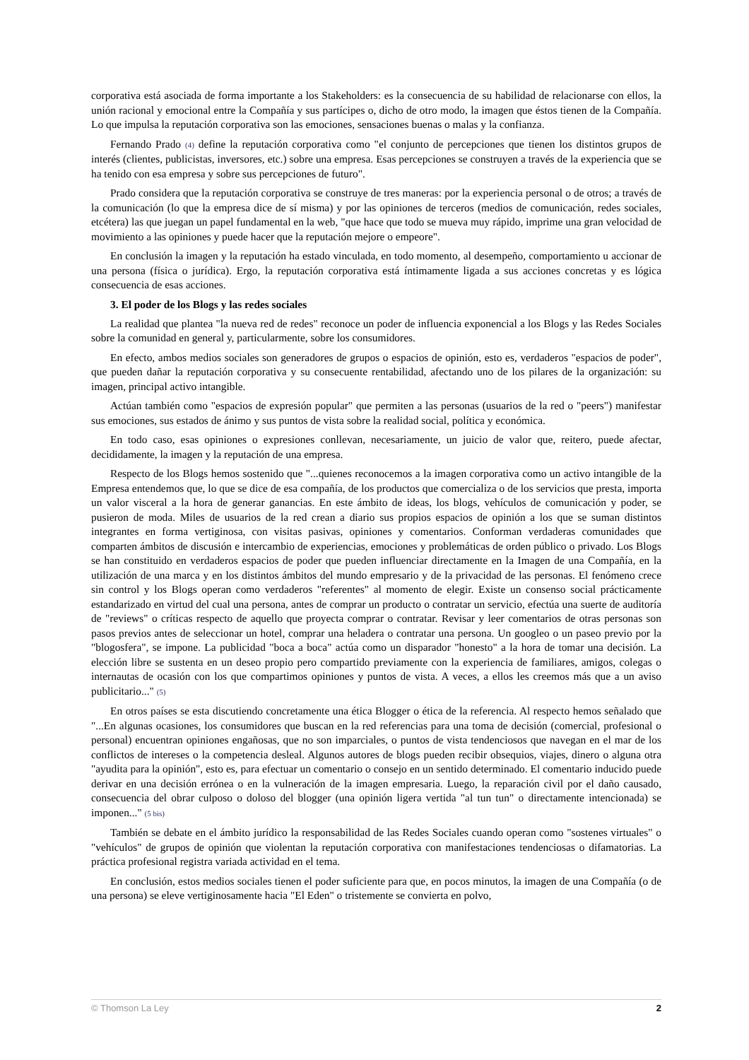corporativa está asociada de forma importante a los Stakeholders: es la consecuencia de su habilidad de relacionarse con ellos, la unión racional y emocional entre la Compañía y sus partícipes o, dicho de otro modo, la imagen que éstos tienen de la Compañía. Lo que impulsa la reputación corporativa son las emociones, sensaciones buenas o malas y la confianza.
Fernando Prado (4) define la reputación corporativa como "el conjunto de percepciones que tienen los distintos grupos de interés (clientes, publicistas, inversores, etc.) sobre una empresa. Esas percepciones se construyen a través de la experiencia que se ha tenido con esa empresa y sobre sus percepciones de futuro".
Prado considera que la reputación corporativa se construye de tres maneras: por la experiencia personal o de otros; a través de la comunicación (lo que la empresa dice de sí misma) y por las opiniones de terceros (medios de comunicación, redes sociales, etcétera) las que juegan un papel fundamental en la web, "que hace que todo se mueva muy rápido, imprime una gran velocidad de movimiento a las opiniones y puede hacer que la reputación mejore o empeore".
En conclusión la imagen y la reputación ha estado vinculada, en todo momento, al desempeño, comportamiento u accionar de una persona (física o jurídica). Ergo, la reputación corporativa está íntimamente ligada a sus acciones concretas y es lógica consecuencia de esas acciones.
3. El poder de los Blogs y las redes sociales
La realidad que plantea "la nueva red de redes" reconoce un poder de influencia exponencial a los Blogs y las Redes Sociales sobre la comunidad en general y, particularmente, sobre los consumidores.
En efecto, ambos medios sociales son generadores de grupos o espacios de opinión, esto es, verdaderos "espacios de poder", que pueden dañar la reputación corporativa y su consecuente rentabilidad, afectando uno de los pilares de la organización: su imagen, principal activo intangible.
Actúan también como "espacios de expresión popular" que permiten a las personas (usuarios de la red o "peers") manifestar sus emociones, sus estados de ánimo y sus puntos de vista sobre la realidad social, política y económica.
En todo caso, esas opiniones o expresiones conllevan, necesariamente, un juicio de valor que, reitero, puede afectar, decididamente, la imagen y la reputación de una empresa.
Respecto de los Blogs hemos sostenido que "...quienes reconocemos a la imagen corporativa como un activo intangible de la Empresa entendemos que, lo que se dice de esa compañía, de los productos que comercializa o de los servicios que presta, importa un valor visceral a la hora de generar ganancias. En este ámbito de ideas, los blogs, vehículos de comunicación y poder, se pusieron de moda. Miles de usuarios de la red crean a diario sus propios espacios de opinión a los que se suman distintos integrantes en forma vertiginosa, con visitas pasivas, opiniones y comentarios. Conforman verdaderas comunidades que comparten ámbitos de discusión e intercambio de experiencias, emociones y problemáticas de orden público o privado. Los Blogs se han constituido en verdaderos espacios de poder que pueden influenciar directamente en la Imagen de una Compañía, en la utilización de una marca y en los distintos ámbitos del mundo empresario y de la privacidad de las personas. El fenómeno crece sin control y los Blogs operan como verdaderos "referentes" al momento de elegir. Existe un consenso social prácticamente estandarizado en virtud del cual una persona, antes de comprar un producto o contratar un servicio, efectúa una suerte de auditoría de "reviews" o críticas respecto de aquello que proyecta comprar o contratar. Revisar y leer comentarios de otras personas son pasos previos antes de seleccionar un hotel, comprar una heladera o contratar una persona. Un googleo o un paseo previo por la "blogosfera", se impone. La publicidad "boca a boca" actúa como un disparador "honesto" a la hora de tomar una decisión. La elección libre se sustenta en un deseo propio pero compartido previamente con la experiencia de familiares, amigos, colegas o internautas de ocasión con los que compartimos opiniones y puntos de vista. A veces, a ellos les creemos más que a un aviso publicitario..." (5)
En otros países se esta discutiendo concretamente una ética Blogger o ética de la referencia. Al respecto hemos señalado que "...En algunas ocasiones, los consumidores que buscan en la red referencias para una toma de decisión (comercial, profesional o personal) encuentran opiniones engañosas, que no son imparciales, o puntos de vista tendenciosos que navegan en el mar de los conflictos de intereses o la competencia desleal. Algunos autores de blogs pueden recibir obsequios, viajes, dinero o alguna otra "ayudita para la opinión", esto es, para efectuar un comentario o consejo en un sentido determinado. El comentario inducido puede derivar en una decisión errónea o en la vulneración de la imagen empresaria. Luego, la reparación civil por el daño causado, consecuencia del obrar culposo o doloso del blogger (una opinión ligera vertida "al tun tun" o directamente intencionada) se imponen..." (5 bis)
También se debate en el ámbito jurídico la responsabilidad de las Redes Sociales cuando operan como "sostenes virtuales" o "vehículos" de grupos de opinión que violentan la reputación corporativa con manifestaciones tendenciosas o difamatorias. La práctica profesional registra variada actividad en el tema.
En conclusión, estos medios sociales tienen el poder suficiente para que, en pocos minutos, la imagen de una Compañía (o de una persona) se eleve vertiginosamente hacia "El Eden" o tristemente se convierta en polvo,
© Thomson La Ley 2